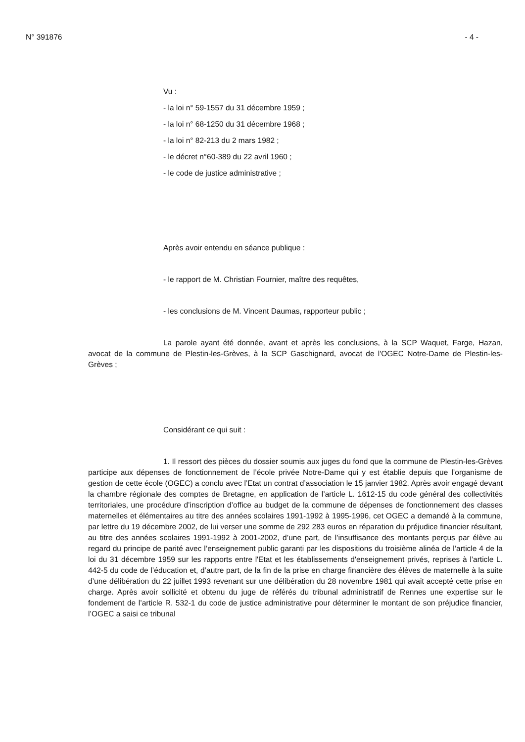N° 391876 - 4 -
Vu :
- la loi n° 59-1557 du 31 décembre 1959 ;
- la loi n° 68-1250 du 31 décembre 1968 ;
- la loi n° 82-213 du 2 mars 1982 ;
- le décret n°60-389 du 22 avril 1960 ;
- le code de justice administrative ;
Après avoir entendu en séance publique :
- le rapport de M. Christian Fournier, maître des requêtes,
- les conclusions de M. Vincent Daumas, rapporteur public ;
La parole ayant été donnée, avant et après les conclusions, à la SCP Waquet, Farge, Hazan, avocat de la commune de Plestin-les-Grèves, à la SCP Gaschignard, avocat de l'OGEC Notre-Dame de Plestin-les-Grèves ;
Considérant ce qui suit :
1. Il ressort des pièces du dossier soumis aux juges du fond que la commune de Plestin-les-Grèves participe aux dépenses de fonctionnement de l’école privée Notre-Dame qui y est établie depuis que l’organisme de gestion de cette école (OGEC) a conclu avec l’Etat un contrat d’association le 15 janvier 1982. Après avoir engagé devant la chambre régionale des comptes de Bretagne, en application de l’article L. 1612-15 du code général des collectivités territoriales, une procédure d’inscription d’office au budget de la commune de dépenses de fonctionnement des classes maternelles et élémentaires au titre des années scolaires 1991-1992 à 1995-1996, cet OGEC a demandé à la commune, par lettre du 19 décembre 2002, de lui verser une somme de 292 283 euros en réparation du préjudice financier résultant, au titre des années scolaires 1991-1992 à 2001-2002, d’une part, de l’insuffisance des montants perçus par élève au regard du principe de parité avec l’enseignement public garanti par les dispositions du troisième alinéa de l’article 4 de la loi du 31 décembre 1959 sur les rapports entre l'Etat et les établissements d'enseignement privés, reprises à l’article L. 442-5 du code de l’éducation et, d’autre part, de la fin de la prise en charge financière des élèves de maternelle à la suite d’une délibération du 22 juillet 1993 revenant sur une délibération du 28 novembre 1981 qui avait accepté cette prise en charge. Après avoir sollicité et obtenu du juge de référés du tribunal administratif de Rennes une expertise sur le fondement de l’article R. 532-1 du code de justice administrative pour déterminer le montant de son préjudice financier, l’OGEC a saisi ce tribunal